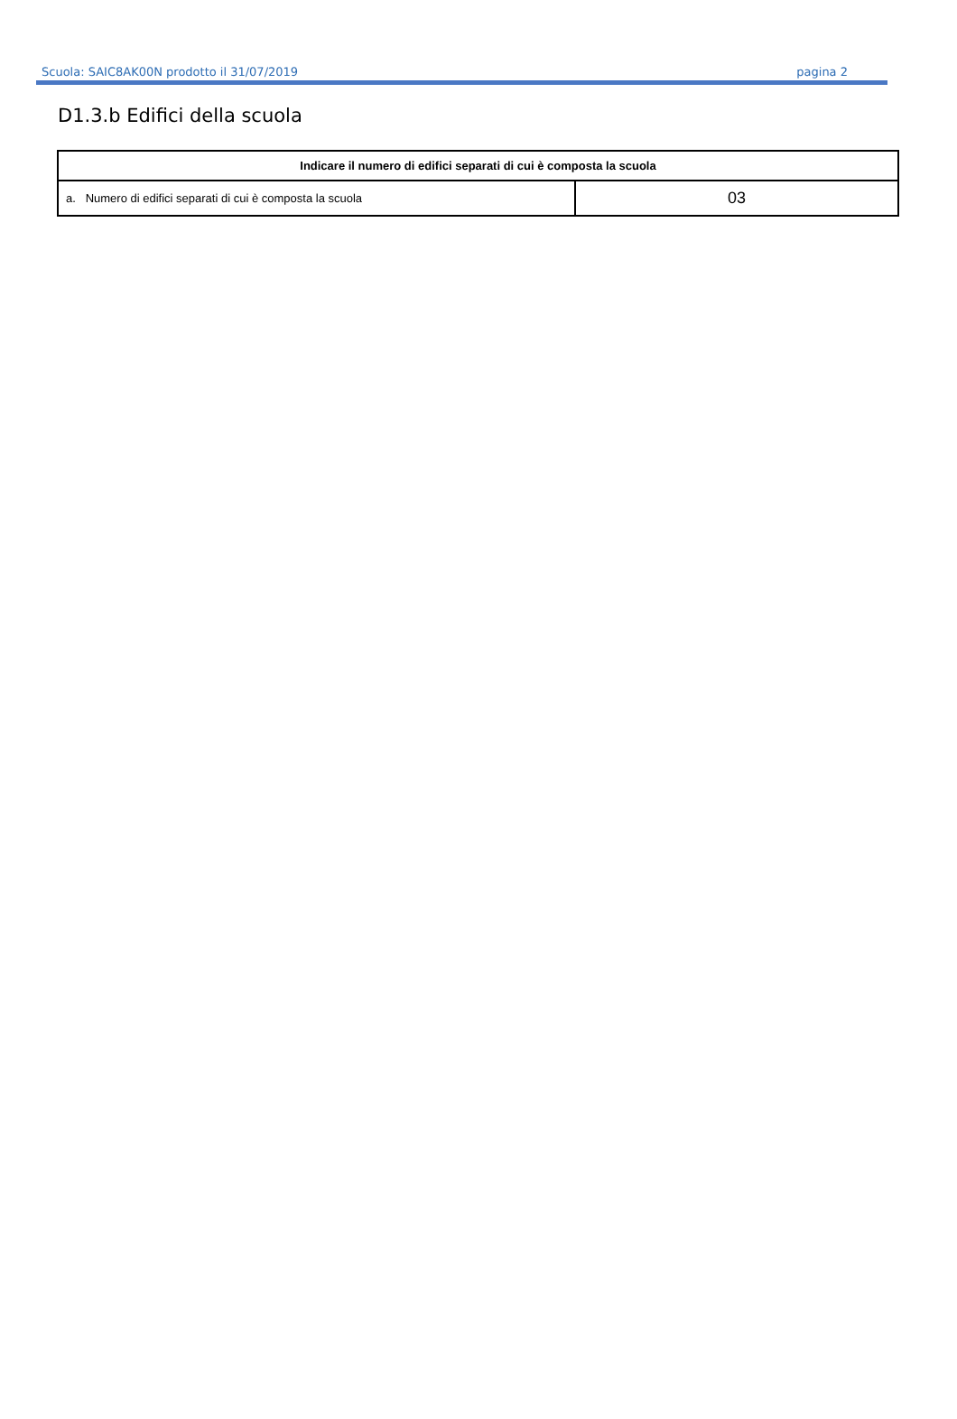Scuola: SAIC8AK00N prodotto il 31/07/2019 pagina 2
D1.3.b Edifici della scuola
| Indicare il numero di edifici separati di cui è composta la scuola | |
| --- | --- |
| a. Numero di edifici separati di cui è composta la scuola | 03 |